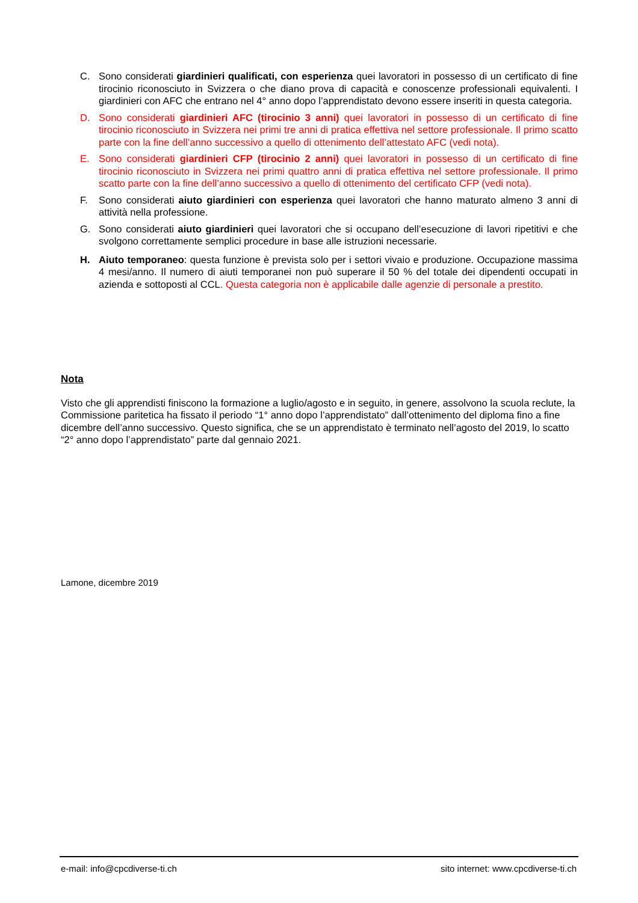C. Sono considerati giardinieri qualificati, con esperienza quei lavoratori in possesso di un certificato di fine tirocinio riconosciuto in Svizzera o che diano prova di capacità e conoscenze professionali equivalenti. I giardinieri con AFC che entrano nel 4° anno dopo l’apprendistato devono essere inseriti in questa categoria.
D. Sono considerati giardinieri AFC (tirocinio 3 anni) quei lavoratori in possesso di un certificato di fine tirocinio riconosciuto in Svizzera nei primi tre anni di pratica effettiva nel settore professionale. Il primo scatto parte con la fine dell’anno successivo a quello di ottenimento dell’attestato AFC (vedi nota).
E. Sono considerati giardinieri CFP (tirocinio 2 anni) quei lavoratori in possesso di un certificato di fine tirocinio riconosciuto in Svizzera nei primi quattro anni di pratica effettiva nel settore professionale. Il primo scatto parte con la fine dell’anno successivo a quello di ottenimento del certificato CFP (vedi nota).
F. Sono considerati aiuto giardinieri con esperienza quei lavoratori che hanno maturato almeno 3 anni di attività nella professione.
G. Sono considerati aiuto giardinieri quei lavoratori che si occupano dell’esecuzione di lavori ripetitivi e che svolgono correttamente semplici procedure in base alle istruzioni necessarie.
H. Aiuto temporaneo: questa funzione è prevista solo per i settori vivaio e produzione. Occupazione massima 4 mesi/anno. Il numero di aiuti temporanei non può superare il 50 % del totale dei dipendenti occupati in azienda e sottoposti al CCL. Questa categoria non è applicabile dalle agenzie di personale a prestito.
Nota
Visto che gli apprendisti finiscono la formazione a luglio/agosto e in seguito, in genere, assolvono la scuola reclute, la Commissione paritetica ha fissato il periodo “1° anno dopo l’apprendistato” dall’ottenimento del diploma fino a fine dicembre dell’anno successivo. Questo significa, che se un apprendistato è terminato nell’agosto del 2019, lo scatto “2° anno dopo l’apprendistato” parte dal gennaio 2021.
Lamone, dicembre 2019
e-mail: info@cpcdiverse-ti.ch sito internet: www.cpcdiverse-ti.ch